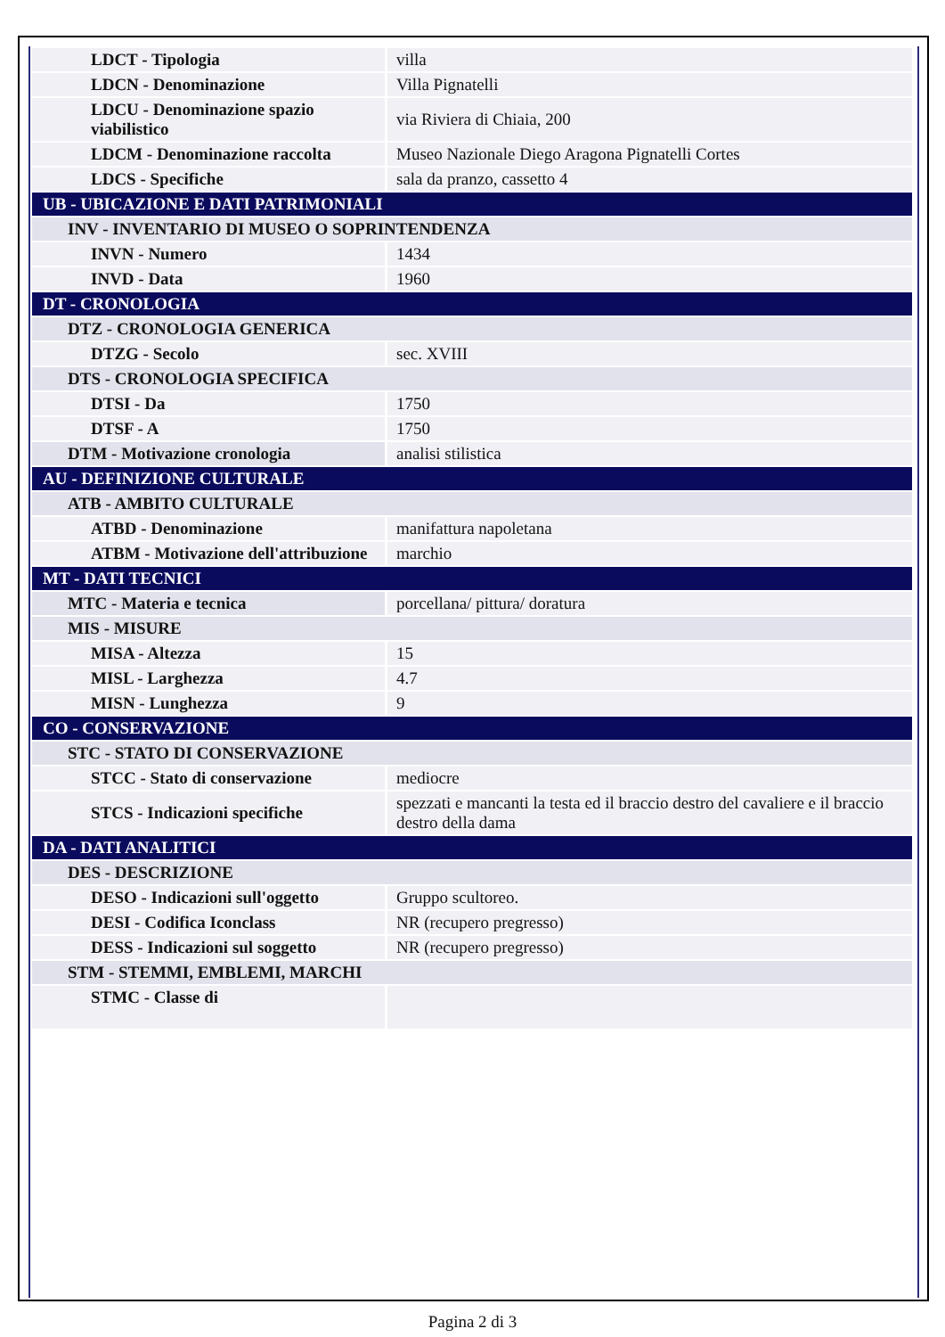| LDCT - Tipologia | villa |
| LDCN - Denominazione | Villa Pignatelli |
| LDCU - Denominazione spazio viabilistico | via Riviera di Chiaia, 200 |
| LDCM - Denominazione raccolta | Museo Nazionale Diego Aragona Pignatelli Cortes |
| LDCS - Specifiche | sala da pranzo, cassetto 4 |
| UB - UBICAZIONE E DATI PATRIMONIALI | |
| INV - INVENTARIO DI MUSEO O SOPRINTENDENZA | |
| INVN - Numero | 1434 |
| INVD - Data | 1960 |
| DT - CRONOLOGIA | |
| DTZ - CRONOLOGIA GENERICA | |
| DTZG - Secolo | sec. XVIII |
| DTS - CRONOLOGIA SPECIFICA | |
| DTSI - Da | 1750 |
| DTSF - A | 1750 |
| DTM - Motivazione cronologia | analisi stilistica |
| AU - DEFINIZIONE CULTURALE | |
| ATB - AMBITO CULTURALE | |
| ATBD - Denominazione | manifattura napoletana |
| ATBM - Motivazione dell'attribuzione | marchio |
| MT - DATI TECNICI | |
| MTC - Materia e tecnica | porcellana/ pittura/ doratura |
| MIS - MISURE | |
| MISA - Altezza | 15 |
| MISL - Larghezza | 4.7 |
| MISN - Lunghezza | 9 |
| CO - CONSERVAZIONE | |
| STC - STATO DI CONSERVAZIONE | |
| STCC - Stato di conservazione | mediocre |
| STCS - Indicazioni specifiche | spezzati e mancanti la testa ed il braccio destro del cavaliere e il braccio destro della dama |
| DA - DATI ANALITICI | |
| DES - DESCRIZIONE | |
| DESO - Indicazioni sull'oggetto | Gruppo scultoreo. |
| DESI - Codifica Iconclass | NR (recupero pregresso) |
| DESS - Indicazioni sul soggetto | NR (recupero pregresso) |
| STM - STEMMI, EMBLEMI, MARCHI | |
| STMC - Classe di | |
Pagina 2 di 3